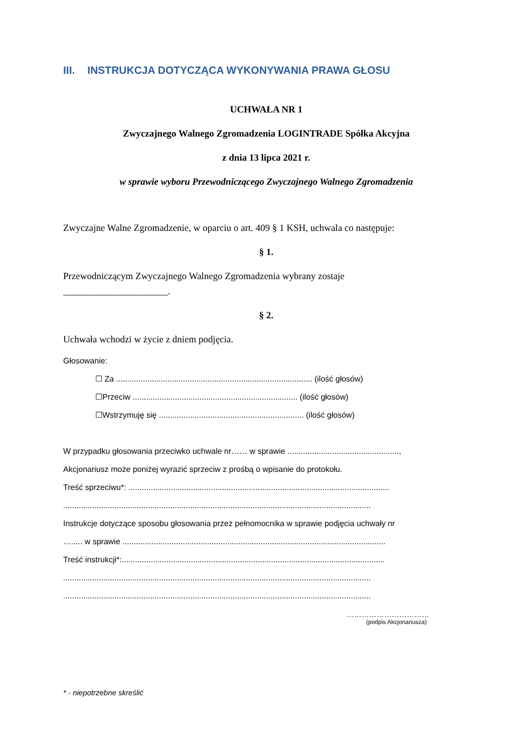III. INSTRUKCJA DOTYCZĄCA WYKONYWANIA PRAWA GŁOSU
UCHWAŁA NR 1
Zwyczajnego Walnego Zgromadzenia LOGINTRADE Spółka Akcyjna
z dnia 13 lipca 2021 r.
w sprawie wyboru Przewodniczącego Zwyczajnego Walnego Zgromadzenia
Zwyczajne Walne Zgromadzenie, w oparciu o art. 409 § 1 KSH, uchwala co następuje:
§ 1.
Przewodniczącym Zwyczajnego Walnego Zgromadzenia wybrany zostaje
______________________.
§ 2.
Uchwała wchodzi w życie z dniem podjęcia.
Głosowanie:
☐ Za ........................................................................................ (ilość głosów)
☐Przeciw .......................................................................... (ilość głosów)
☐Wstrzymuję się ................................................................. (ilość głosów)
W przypadku głosowania przeciwko uchwale nr…… w sprawie ..................................................,
Akcjonariusz może poniżej wyrazić sprzeciw z prośbą o wpisanie do protokołu.
Treść sprzeciwu*: .....................................................................................................................
..........................................................................................................................................
Instrukcje dotyczące sposobu głosowania przez pełnomocnika w sprawie podjęcia uchwały nr
…..... w sprawie ......................................................................................................................
Treść instrukcji*:......................................................................................................................
..........................................................................................................................................
..........................................................................................................................................
……………………………
(podpis Akcjonariusza)
* - niepotrzebne skreślić